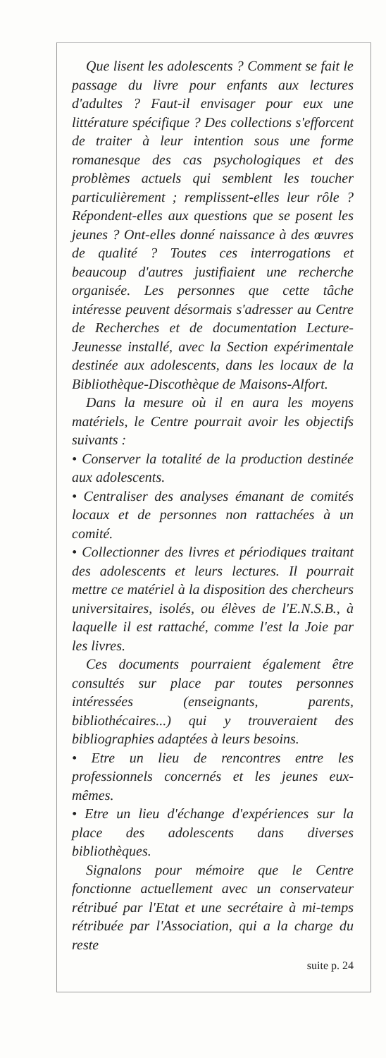Que lisent les adolescents ? Comment se fait le passage du livre pour enfants aux lectures d'adultes ? Faut-il envisager pour eux une littérature spécifique ? Des collections s'efforcent de traiter à leur intention sous une forme romanesque des cas psychologiques et des problèmes actuels qui semblent les toucher particulièrement ; remplissent-elles leur rôle ? Répondent-elles aux questions que se posent les jeunes ? Ont-elles donné naissance à des œuvres de qualité ? Toutes ces interrogations et beaucoup d'autres justifiaient une recherche organisée. Les personnes que cette tâche intéresse peuvent désormais s'adresser au Centre de Recherches et de documentation Lecture-Jeunesse installé, avec la Section expérimentale destinée aux adolescents, dans les locaux de la Bibliothèque-Discothèque de Maisons-Alfort.
Dans la mesure où il en aura les moyens matériels, le Centre pourrait avoir les objectifs suivants :
• Conserver la totalité de la production destinée aux adolescents.
• Centraliser des analyses émanant de comités locaux et de personnes non rattachées à un comité.
• Collectionner des livres et périodiques traitant des adolescents et leurs lectures. Il pourrait mettre ce matériel à la disposition des chercheurs universitaires, isolés, ou élèves de l'E.N.S.B., à laquelle il est rattaché, comme l'est la Joie par les livres.
Ces documents pourraient également être consultés sur place par toutes personnes intéressées (enseignants, parents, bibliothécaires...) qui y trouveraient des bibliographies adaptées à leurs besoins.
• Etre un lieu de rencontres entre les professionnels concernés et les jeunes eux-mêmes.
• Etre un lieu d'échange d'expériences sur la place des adolescents dans diverses bibliothèques.
Signalons pour mémoire que le Centre fonctionne actuellement avec un conservateur rétribué par l'Etat et une secrétaire à mi-temps rétribuée par l'Association, qui a la charge du reste
suite p. 24